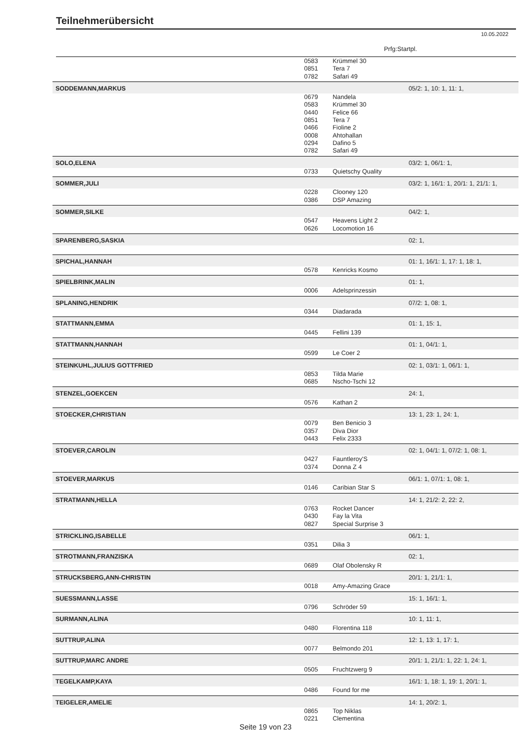Teilnehmerübersicht
10.05.2022
Prfg:Startpl.
| | 0583 | Krümmel 30 | |
| | 0851 | Tera 7 | |
| | 0782 | Safari 49 | |
| SODDEMANN,MARKUS | | | 05/2: 1, 10: 1, 11: 1, |
| | 0679 | Nandela | |
| | 0583 | Krümmel 30 | |
| | 0440 | Felice 66 | |
| | 0851 | Tera 7 | |
| | 0466 | Fioline 2 | |
| | 0008 | Ahtohallan | |
| | 0294 | Dafino 5 | |
| | 0782 | Safari 49 | |
| SOLO,ELENA | | | 03/2: 1, 06/1: 1, |
| | 0733 | Quietschy Quality | |
| SOMMER,JULI | | | 03/2: 1, 16/1: 1, 20/1: 1, 21/1: 1, |
| | 0228 | Clooney 120 | |
| | 0386 | DSP Amazing | |
| SOMMER,SILKE | | | 04/2: 1, |
| | 0547 | Heavens Light 2 | |
| | 0626 | Locomotion 16 | |
| SPARENBERG,SASKIA | | | 02: 1, |
| SPICHAL,HANNAH | | | 01: 1, 16/1: 1, 17: 1, 18: 1, |
| | 0578 | Kenricks Kosmo | |
| SPIELBRINK,MALIN | | | 01: 1, |
| | 0006 | Adelsprinzessin | |
| SPLANING,HENDRIK | | | 07/2: 1, 08: 1, |
| | 0344 | Diadarada | |
| STATTMANN,EMMA | | | 01: 1, 15: 1, |
| | 0445 | Fellini 139 | |
| STATTMANN,HANNAH | | | 01: 1, 04/1: 1, |
| | 0599 | Le Coer 2 | |
| STEINKUHL,JULIUS GOTTFRIED | | | 02: 1, 03/1: 1, 06/1: 1, |
| | 0853 | Tilda Marie | |
| | 0685 | Nscho-Tschi 12 | |
| STENZEL,GOEKCEN | | | 24: 1, |
| | 0576 | Kathan 2 | |
| STOECKER,CHRISTIAN | | | 13: 1, 23: 1, 24: 1, |
| | 0079 | Ben Benicio 3 | |
| | 0357 | Diva Dior | |
| | 0443 | Felix 2333 | |
| STOEVER,CAROLIN | | | 02: 1, 04/1: 1, 07/2: 1, 08: 1, |
| | 0427 | Fauntleroy'S | |
| | 0374 | Donna Z 4 | |
| STOEVER,MARKUS | | | 06/1: 1, 07/1: 1, 08: 1, |
| | 0146 | Caribian Star S | |
| STRATMANN,HELLA | | | 14: 1, 21/2: 2, 22: 2, |
| | 0763 | Rocket Dancer | |
| | 0430 | Fay la Vita | |
| | 0827 | Special Surprise 3 | |
| STRICKLING,ISABELLE | | | 06/1: 1, |
| | 0351 | Dilia 3 | |
| STROTMANN,FRANZISKA | | | 02: 1, |
| | 0689 | Olaf Obolensky R | |
| STRUCKSBERG,ANN-CHRISTIN | | | 20/1: 1, 21/1: 1, |
| | 0018 | Amy-Amazing Grace | |
| SUESSMANN,LASSE | | | 15: 1, 16/1: 1, |
| | 0796 | Schröder 59 | |
| SURMANN,ALINA | | | 10: 1, 11: 1, |
| | 0480 | Florentina 118 | |
| SUTTRUP,ALINA | | | 12: 1, 13: 1, 17: 1, |
| | 0077 | Belmondo 201 | |
| SUTTRUP,MARC ANDRE | | | 20/1: 1, 21/1: 1, 22: 1, 24: 1, |
| | 0505 | Fruchtzwerg 9 | |
| TEGELKAMP,KAYA | | | 16/1: 1, 18: 1, 19: 1, 20/1: 1, |
| | 0486 | Found for me | |
| TEIGELER,AMELIE | | | 14: 1, 20/2: 1, |
| | 0865 | Top Niklas | |
| | 0221 | Clementina | |
Seite 19 von 23